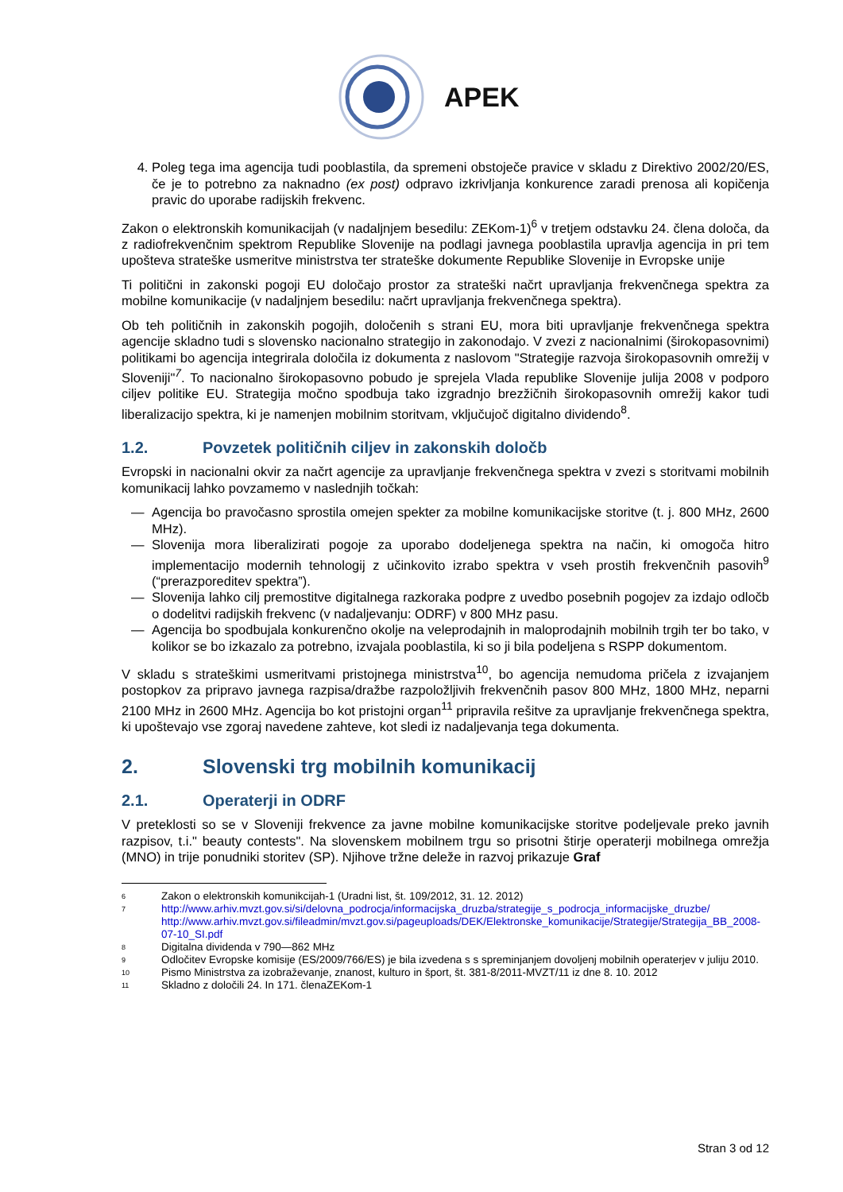APEK
4. Poleg tega ima agencija tudi pooblastila, da spremeni obstoječe pravice v skladu z Direktivo 2002/20/ES, če je to potrebno za naknadno (ex post) odpravo izkrivljanja konkurence zaradi prenosa ali kopičenja pravic do uporabe radijskih frekvenc.
Zakon o elektronskih komunikacijah (v nadaljnjem besedilu: ZEKom-1)<sup>6</sup> v tretjem odstavku 24. člena določa, da z radiofrekvenčnim spektrom Republike Slovenije na podlagi javnega pooblastila upravlja agencija in pri tem upošteva strateške usmeritve ministrstva ter strateške dokumente Republike Slovenije in Evropske unije
Ti politični in zakonski pogoji EU določajo prostor za strateški načrt upravljanja frekvenčnega spektra za mobilne komunikacije (v nadaljnjem besedilu: načrt upravljanja frekvenčnega spektra).
Ob teh političnih in zakonskih pogojih, določenih s strani EU, mora biti upravljanje frekvenčnega spektra agencije skladno tudi s slovensko nacionalno strategijo in zakonodajo. V zvezi z nacionalnimi (širokopasovnimi) politikami bo agencija integrirala določila iz dokumenta z naslovom "Strategije razvoja širokopasovnih omrežij v Sloveniji"<sup>7</sup>. To nacionalno širokopasovno pobudo je sprejela Vlada republike Slovenije julija 2008 v podporo ciljev politike EU. Strategija močno spodbuja tako izgradnjo brezžičnih širokopasovnih omrežij kakor tudi liberalizacijo spektra, ki je namenjen mobilnim storitvam, vključujoč digitalno dividendo<sup>8</sup>.
1.2. Povzetek političnih ciljev in zakonskih določb
Evropski in nacionalni okvir za načrt agencije za upravljanje frekvenčnega spektra v zvezi s storitvami mobilnih komunikacij lahko povzamemo v naslednjih točkah:
— Agencija bo pravočasno sprostila omejen spekter za mobilne komunikacijske storitve (t. j. 800 MHz, 2600 MHz).
— Slovenija mora liberalizirati pogoje za uporabo dodeljenega spektra na način, ki omogoča hitro implementacijo modernih tehnologij z učinkovito izrabo spektra v vseh prostih frekvenčnih pasovih<sup>9</sup> (“prerazporeditev spektra”).
— Slovenija lahko cilj premostitve digitalnega razkoraka podpre z uvedbo posebnih pogojev za izdajo odločb o dodelitvi radijskih frekvenc (v nadaljevanju: ODRF) v 800 MHz pasu.
— Agencija bo spodbujala konkurenčno okolje na veleprodajnih in maloprodajnih mobilnih trgih ter bo tako, v kolikor se bo izkazalo za potrebno, izvajala pooblastila, ki so ji bila podeljena s RSPP dokumentom.
V skladu s strateškimi usmeritvami pristojnega ministrstva<sup>10</sup>, bo agencija nemudoma pričela z izvajanjem postopkov za pripravo javnega razpisa/dražbe razpoložljivih frekvenčnih pasov 800 MHz, 1800 MHz, neparni 2100 MHz in 2600 MHz. Agencija bo kot pristojni organ<sup>11</sup> pripravila rešitve za upravljanje frekvenčnega spektra, ki upoštevajo vse zgoraj navedene zahteve, kot sledi iz nadaljevanja tega dokumenta.
2. Slovenski trg mobilnih komunikacij
2.1. Operaterji in ODRF
V preteklosti so se v Sloveniji frekvence za javne mobilne komunikacijske storitve podeljevale preko javnih razpisov, t.i." beauty contests". Na slovenskem mobilnem trgu so prisotni štirje operaterji mobilnega omrežja (MNO) in trije ponudniki storitev (SP). Njihove tržne deleže in razvoj prikazuje Graf
<sup>6</sup> Zakon o elektronskih komunikcijah-1 (Uradni list, št. 109/2012, 31. 12. 2012)
<sup>7</sup> http://www.arhiv.mvzt.gov.si/si/delovna_podrocja/informacijska_druzba/strategije_s_podrocja_informacijske_druzbe/ http://www.arhiv.mvzt.gov.si/fileadmin/mvzt.gov.si/pageuploads/DEK/Elektronske_komunikacije/Strategije/Strategija_BB_2008-07-10_SI.pdf
<sup>8</sup> Digitalna dividenda v 790—862 MHz
<sup>9</sup> Odločitev Evropske komisije (ES/2009/766/ES) je bila izvedena s s spreminjanjem dovoljenj mobilnih operaterjev v juliju 2010.
<sup>10</sup> Pismo Ministrstva za izobraževanje, znanost, kulturo in šport, št. 381-8/2011-MVZT/11 iz dne 8. 10. 2012
<sup>11</sup> Skladno z določili 24. In 171. členaZEKom-1
Stran 3 od 12